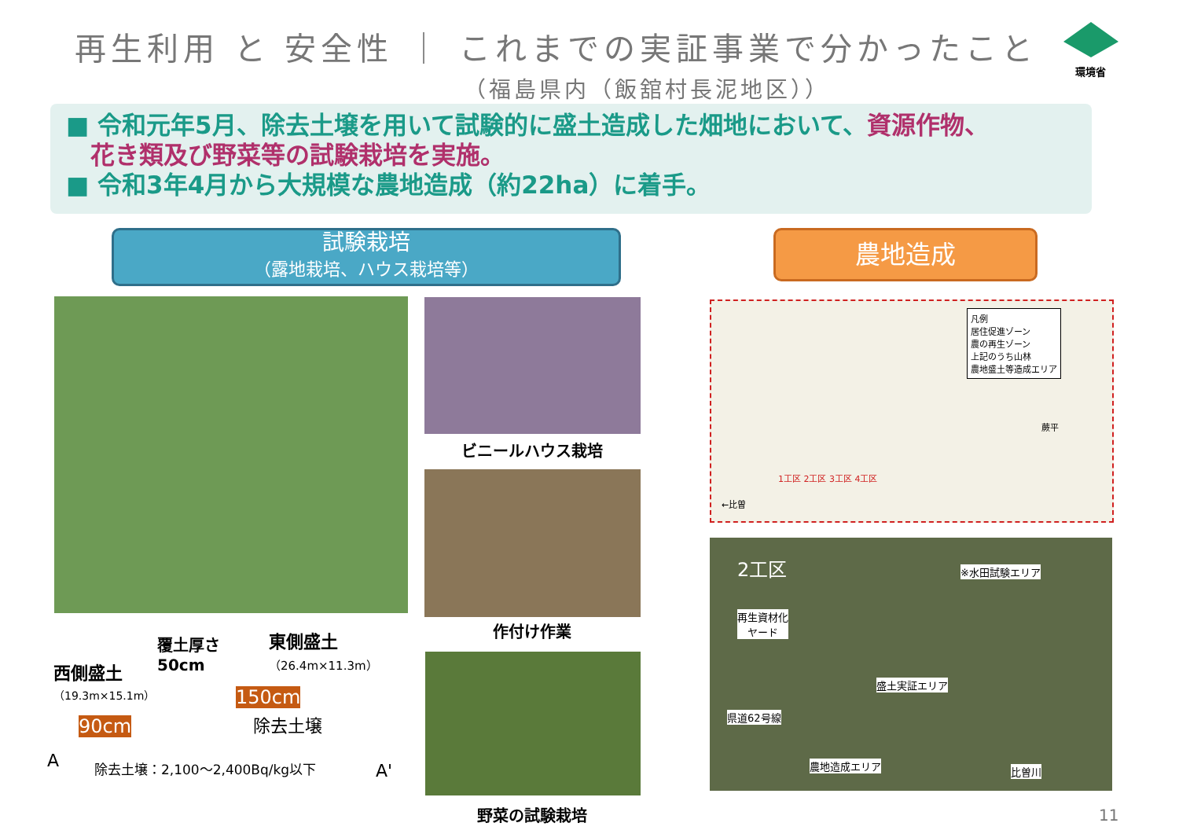再生利用 と 安全性 ｜ これまでの実証事業で分かったこと
（福島県内（飯舘村長泥地区））
環境省
■ 令和元年5月、除去土壌を用いて試験的に盛土造成した畑地において、資源作物、
　花き類及び野菜等の試験栽培を実施。
■ 令和3年4月から大規模な農地造成（約22ha）に着手。
試験栽培
（露地栽培、ハウス栽培等）
農地造成
ビニールハウス栽培
作付け作業
野菜の試験栽培
覆土厚さ
50cm
東側盛土
（26.4m×11.3m）
西側盛土
（19.3m×15.1m）
90cm
150cm
除去土壌
A 除去土壌：2,100～2,400Bq/kg以下 A'
凡例
居住促進ゾーン
農の再生ゾーン
上記のうち山林
農地盛土等造成エリア
1工区 2工区 3工区 4工区
蕨平
←比曽
2工区 ※水田試験エリア
再生資材化
ヤード
盛土実証エリア
県道62号線
農地造成エリア 比曽川
11